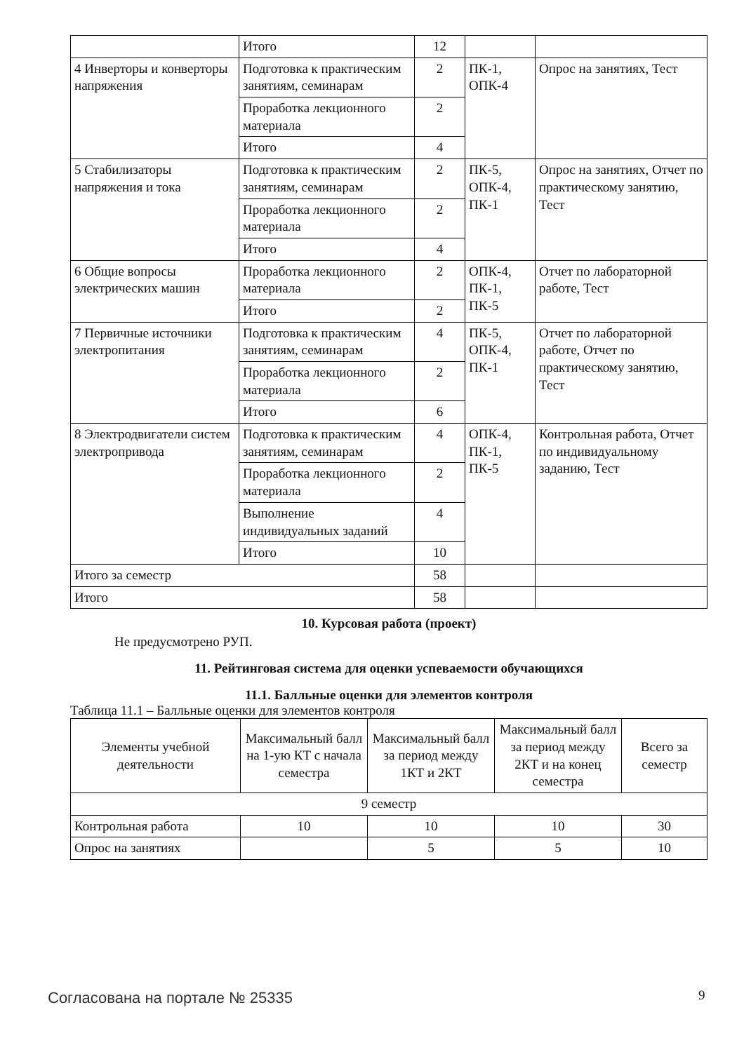| | Итого | 12 | | |
| 4 Инверторы и конверторы напряжения | Подготовка к практическим занятиям, семинарам | 2 | ПК-1, ОПК-4 | Опрос на занятиях, Тест |
| | Проработка лекционного материала | 2 | | |
| | Итого | 4 | | |
| 5 Стабилизаторы напряжения и тока | Подготовка к практическим занятиям, семинарам | 2 | ПК-5, ОПК-4, ПК-1 | Опрос на занятиях, Отчет по практическому занятию, Тест |
| | Проработка лекционного материала | 2 | | |
| | Итого | 4 | | |
| 6 Общие вопросы электрических машин | Проработка лекционного материала | 2 | ОПК-4, ПК-1, ПК-5 | Отчет по лабораторной работе, Тест |
| | Итого | 2 | | |
| 7 Первичные источники электропитания | Подготовка к практическим занятиям, семинарам | 4 | ПК-5, ОПК-4, ПК-1 | Отчет по лабораторной работе, Отчет по практическому занятию, Тест |
| | Проработка лекционного материала | 2 | | |
| | Итого | 6 | | |
| 8 Электродвигатели систем электропривода | Подготовка к практическим занятиям, семинарам | 4 | ОПК-4, ПК-1, ПК-5 | Контрольная работа, Отчет по индивидуальному заданию, Тест |
| | Проработка лекционного материала | 2 | | |
| | Выполнение индивидуальных заданий | 4 | | |
| | Итого | 10 | | |
| Итого за семестр | | 58 | | |
| Итого | | 58 | | |
10. Курсовая работа (проект)
Не предусмотрено РУП.
11. Рейтинговая система для оценки успеваемости обучающихся
11.1. Балльные оценки для элементов контроля
Таблица 11.1 – Балльные оценки для элементов контроля
| Элементы учебной деятельности | Максимальный балл на 1-ую КТ с начала семестра | Максимальный балл за период между 1КТ и 2КТ | Максимальный балл за период между 2КТ и на конец семестра | Всего за семестр |
| --- | --- | --- | --- | --- |
| 9 семестр | | | | |
| Контрольная работа | 10 | 10 | 10 | 30 |
| Опрос на занятиях | | 5 | 5 | 10 |
Согласована на портале № 25335 9